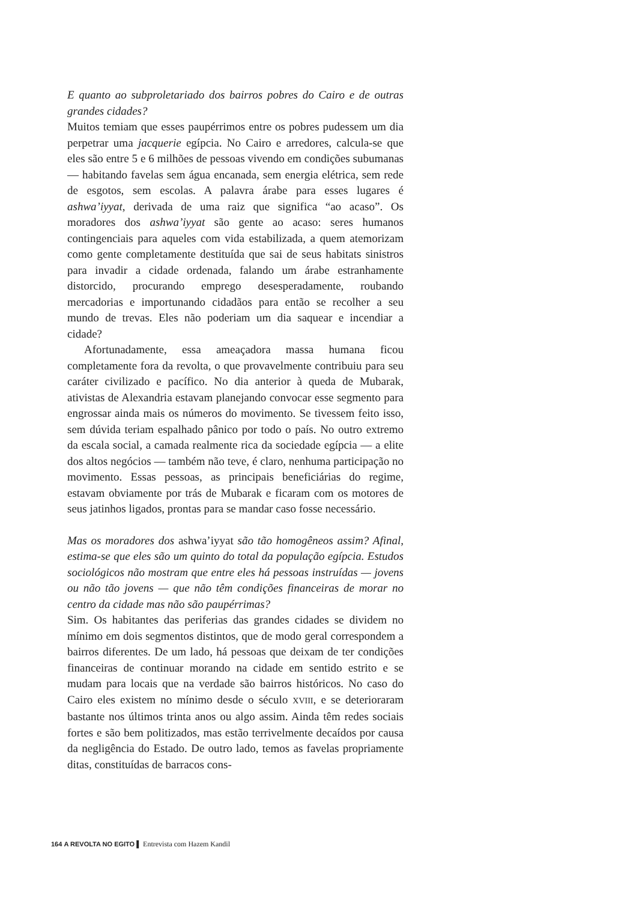E quanto ao subproletariado dos bairros pobres do Cairo e de outras grandes cidades?
Muitos temiam que esses paupérrimos entre os pobres pudessem um dia perpetrar uma jacquerie egípcia. No Cairo e arredores, calcula-se que eles são entre 5 e 6 milhões de pessoas vivendo em condições subumanas — habitando favelas sem água encanada, sem energia elétrica, sem rede de esgotos, sem escolas. A palavra árabe para esses lugares é ashwa’iyyat, derivada de uma raiz que significa “ao acaso”. Os moradores dos ashwa’iyyat são gente ao acaso: seres humanos contingenciais para aqueles com vida estabilizada, a quem atemorizam como gente completamente destituída que sai de seus habitats sinistros para invadir a cidade ordenada, falando um árabe estranhamente distorcido, procurando emprego desesperadamente, roubando mercadorias e importunando cidadãos para então se recolher a seu mundo de trevas. Eles não poderiam um dia saquear e incendiar a cidade?
Afortunadamente, essa ameaçadora massa humana ficou completamente fora da revolta, o que provavelmente contribuiu para seu caráter civilizado e pacífico. No dia anterior à queda de Mubarak, ativistas de Alexandria estavam planejando convocar esse segmento para engrossar ainda mais os números do movimento. Se tivessem feito isso, sem dúvida teriam espalhado pânico por todo o país. No outro extremo da escala social, a camada realmente rica da sociedade egípcia — a elite dos altos negócios — também não teve, é claro, nenhuma participação no movimento. Essas pessoas, as principais beneficiárias do regime, estavam obviamente por trás de Mubarak e ficaram com os motores de seus jatinhos ligados, prontas para se mandar caso fosse necessário.
Mas os moradores dos ashwa’iyyat são tão homogêneos assim? Afinal, estima-se que eles são um quinto do total da população egípcia. Estudos sociológicos não mostram que entre eles há pessoas instruídas — jovens ou não tão jovens — que não têm condições financeiras de morar no centro da cidade mas não são paupérrimas?
Sim. Os habitantes das periferias das grandes cidades se dividem no mínimo em dois segmentos distintos, que de modo geral correspondem a bairros diferentes. De um lado, há pessoas que deixam de ter condições financeiras de continuar morando na cidade em sentido estrito e se mudam para locais que na verdade são bairros históricos. No caso do Cairo eles existem no mínimo desde o século XVIII, e se deterioraram bastante nos últimos trinta anos ou algo assim. Ainda têm redes sociais fortes e são bem politizados, mas estão terrivelmente decaídos por causa da negligência do Estado. De outro lado, temos as favelas propriamente ditas, constituídas de barracos cons-
164 A REVOLTA NO EGITO ▌ Entrevista com Hazem Kandil